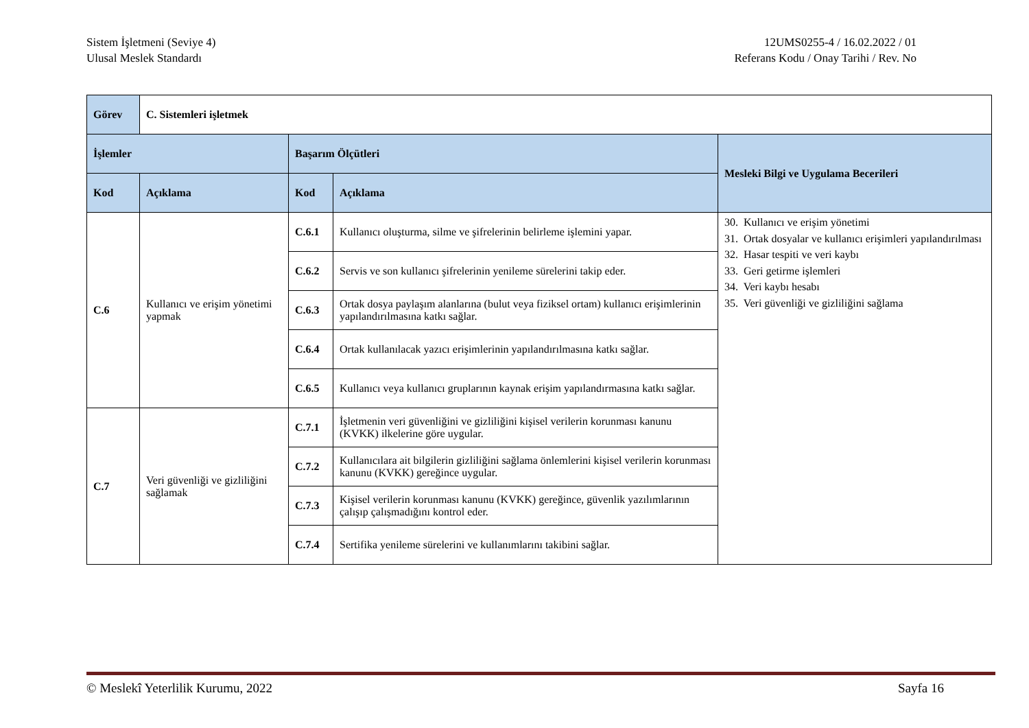Sistem İşletmeni (Seviye 4)
Ulusal Meslek Standardı
12UMS0255-4 / 16.02.2022 / 01
Referans Kodu / Onay Tarihi / Rev. No
| Görev | C. Sistemleri işletmek | | | |
| İşlemler | | Başarım Ölçütleri | | Mesleki Bilgi ve Uygulama Becerileri |
| Kod | Açıklama | Kod | Açıklama | |
| C.6 | Kullanıcı ve erişim yönetimi yapmak | C.6.1 | Kullanıcı oluşturma, silme ve şifrelerinin belirleme işlemini yapar. | 30. Kullanıcı ve erişim yönetimi 31. Ortak dosyalar ve kullanıcı erişimleri yapılandırılması 32. Hasar tespiti ve veri kaybı 33. Geri getirme işlemleri 34. Veri kaybı hesabı 35. Veri güvenliği ve gizliliğini sağlama |
| | | C.6.2 | Servis ve son kullanıcı şifrelerinin yenileme sürelerini takip eder. | |
| | | C.6.3 | Ortak dosya paylaşım alanlarına (bulut veya fiziksel ortam) kullanıcı erişimlerinin yapılandırılmasına katkı sağlar. | |
| | | C.6.4 | Ortak kullanılacak yazıcı erişimlerinin yapılandırılmasına katkı sağlar. | |
| | | C.6.5 | Kullanıcı veya kullanıcı gruplarının kaynak erişim yapılandırmasına katkı sağlar. | |
| C.7 | Veri güvenliği ve gizliliğini sağlamak | C.7.1 | İşletmenin veri güvenliğini ve gizliliğini kişisel verilerin korunması kanunu (KVKK) ilkelerine göre uygular. | |
| | | C.7.2 | Kullanıcılara ait bilgilerin gizliliğini sağlama önlemlerini kişisel verilerin korunması kanunu (KVKK) gereğince uygular. | |
| | | C.7.3 | Kişisel verilerin korunması kanunu (KVKK) gereğince, güvenlik yazılımlarının çalışıp çalışmadığını kontrol eder. | |
| | | C.7.4 | Sertifika yenileme sürelerini ve kullanımlarını takibini sağlar. | |
© Meslekî Yeterlilik Kurumu, 2022
Sayfa 16